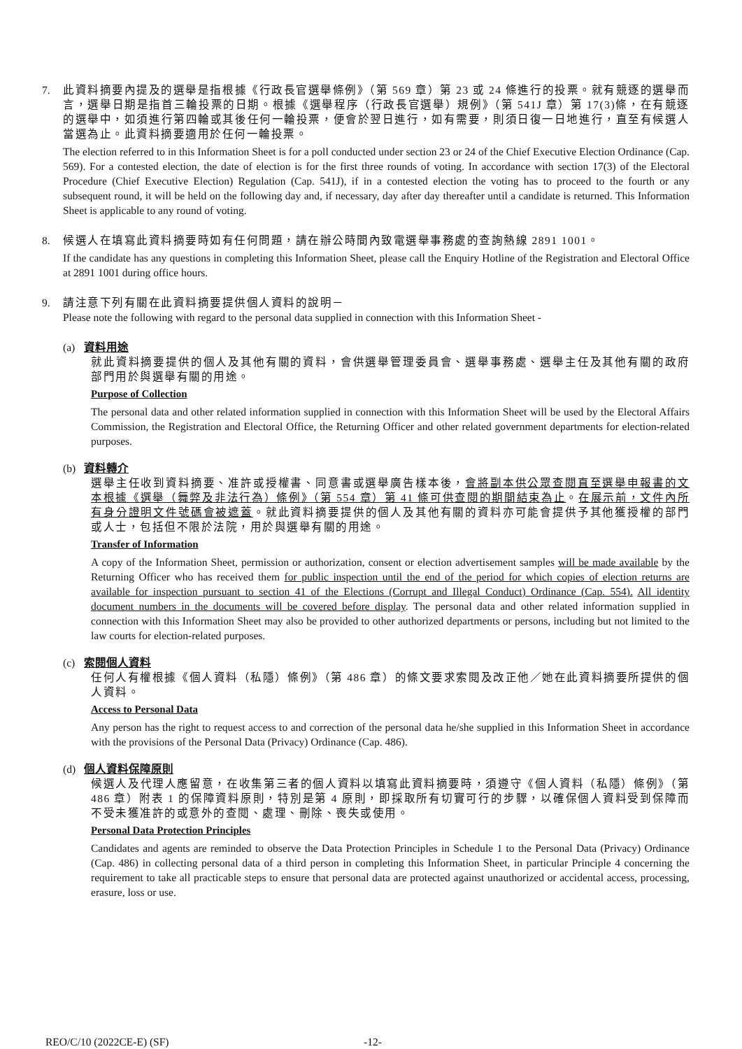7. 此資料摘要內提及的選舉是指根據《行政長官選舉條例》（第 569 章）第 23 或 24 條進行的投票。就有競逐的選舉而言，選舉日期是指首三輪投票的日期。根據《選舉程序（行政長官選舉）規例》（第 541J 章）第 17(3)條，在有競逐的選舉中，如須進行第四輪或其後任何一輪投票，便會於翌日進行，如有需要，則須日復一日地進行，直至有候選人當選為止。此資料摘要適用於任何一輪投票。
The election referred to in this Information Sheet is for a poll conducted under section 23 or 24 of the Chief Executive Election Ordinance (Cap. 569). For a contested election, the date of election is for the first three rounds of voting. In accordance with section 17(3) of the Electoral Procedure (Chief Executive Election) Regulation (Cap. 541J), if in a contested election the voting has to proceed to the fourth or any subsequent round, it will be held on the following day and, if necessary, day after day thereafter until a candidate is returned. This Information Sheet is applicable to any round of voting.
8. 候選人在填寫此資料摘要時如有任何問題，請在辦公時間內致電選舉事務處的查詢熱線 2891 1001。
If the candidate has any questions in completing this Information Sheet, please call the Enquiry Hotline of the Registration and Electoral Office at 2891 1001 during office hours.
9. 請注意下列有關在此資料摘要提供個人資料的說明－
Please note the following with regard to the personal data supplied in connection with this Information Sheet -
(a) 資料用途
就此資料摘要提供的個人及其他有關的資料，會供選舉管理委員會、選舉事務處、選舉主任及其他有關的政府部門用於與選舉有關的用途。
Purpose of Collection
The personal data and other related information supplied in connection with this Information Sheet will be used by the Electoral Affairs Commission, the Registration and Electoral Office, the Returning Officer and other related government departments for election-related purposes.
(b) 資料轉介
選舉主任收到資料摘要、准許或授權書、同意書或選舉廣告樣本後，會將副本供公眾查閱直至選舉申報書的文本根據《選舉（舞弊及非法行為）條例》（第 554 章）第 41 條可供查閱的期間結束為止。在展示前，文件內所有身分證明文件號碼會被遮蓋。就此資料摘要提供的個人及其他有關的資料亦可能會提供予其他獲授權的部門或人士，包括但不限於法院，用於與選舉有關的用途。
Transfer of Information
A copy of the Information Sheet, permission or authorization, consent or election advertisement samples will be made available by the Returning Officer who has received them for public inspection until the end of the period for which copies of election returns are available for inspection pursuant to section 41 of the Elections (Corrupt and Illegal Conduct) Ordinance (Cap. 554). All identity document numbers in the documents will be covered before display. The personal data and other related information supplied in connection with this Information Sheet may also be provided to other authorized departments or persons, including but not limited to the law courts for election-related purposes.
(c) 索閱個人資料
任何人有權根據《個人資料（私隱）條例》（第 486 章）的條文要求索閱及改正他／她在此資料摘要所提供的個人資料。
Access to Personal Data
Any person has the right to request access to and correction of the personal data he/she supplied in this Information Sheet in accordance with the provisions of the Personal Data (Privacy) Ordinance (Cap. 486).
(d) 個人資料保障原則
候選人及代理人應留意，在收集第三者的個人資料以填寫此資料摘要時，須遵守《個人資料（私隱）條例》（第 486 章）附表 1 的保障資料原則，特別是第 4 原則，即採取所有切實可行的步驟，以確保個人資料受到保障而不受未獲准許的或意外的查閱、處理、刪除、喪失或使用。
Personal Data Protection Principles
Candidates and agents are reminded to observe the Data Protection Principles in Schedule 1 to the Personal Data (Privacy) Ordinance (Cap. 486) in collecting personal data of a third person in completing this Information Sheet, in particular Principle 4 concerning the requirement to take all practicable steps to ensure that personal data are protected against unauthorized or accidental access, processing, erasure, loss or use.
REO/C/10 (2022CE-E) (SF) -12-